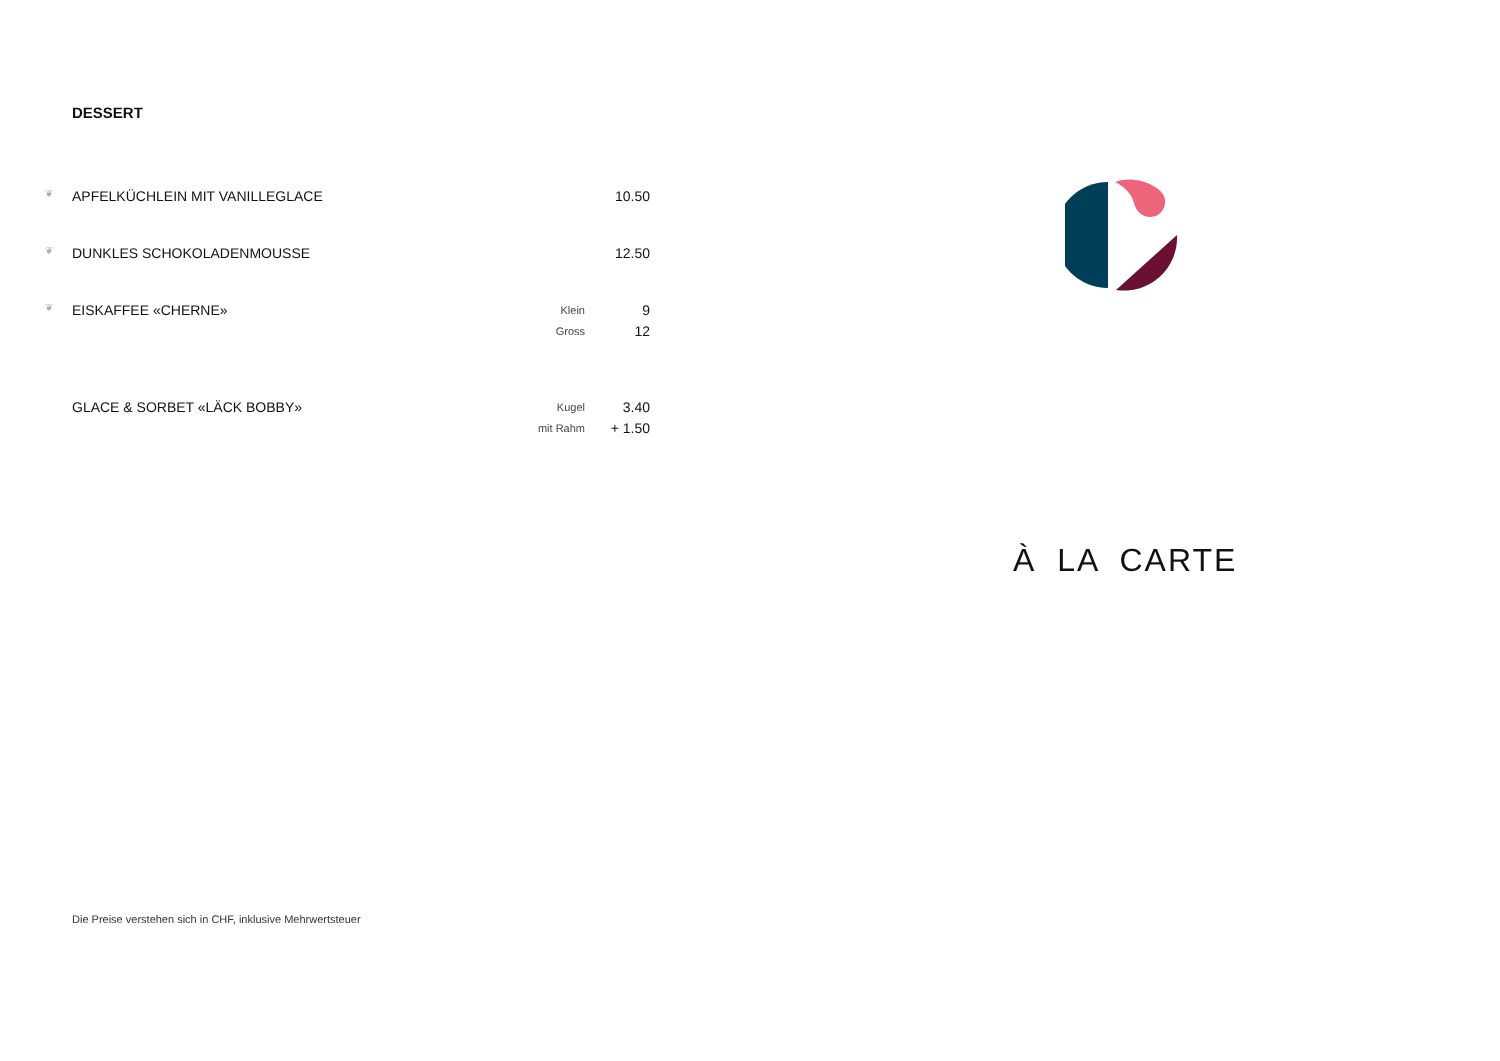DESSERT
| ❦ | APFELKÜCHLEIN MIT VANILLEGLACE | | 10.50 |
| ❦ | DUNKLES SCHOKOLADENMOUSSE | | 12.50 |
| ❦ | EISKAFFEE «CHERNE» | Klein | 9 |
| | | Gross | 12 |
| | GLACE & SORBET «LÄCK BOBBY» | Kugel | 3.40 |
| | | mit Rahm | + 1.50 |
Die Preise verstehen sich in CHF, inklusive Mehrwertsteuer
À LA CARTE